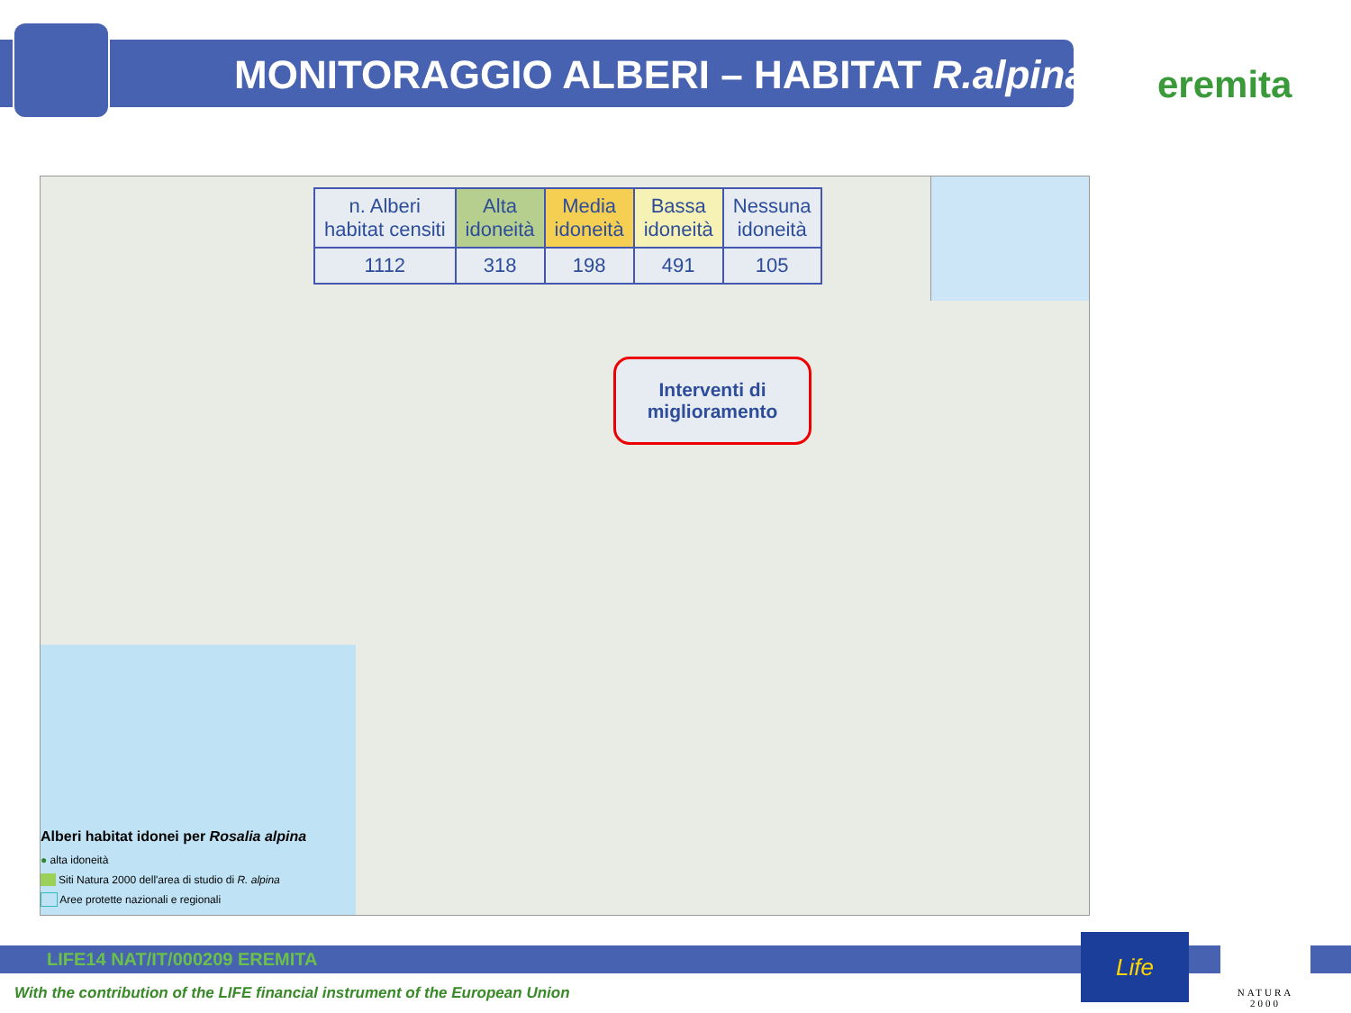MONITORAGGIO ALBERI – HABITAT R.alpina
eremita
| n. Alberi habitat censiti | Alta idoneità | Media idoneità | Bassa idoneità | Nessuna idoneità |
| --- | --- | --- | --- | --- |
| 1112 | 318 | 198 | 491 | 105 |
Interventi di miglioramento
Alberi habitat idonei per Rosalia alpina
● alta idoneità
Siti Natura 2000 dell'area di studio di R. alpina
Aree protette nazionali e regionali
LIFE14 NAT/IT/000209 EREMITA
With the contribution of the LIFE financial instrument of the European Union
Life
NATURA 2000